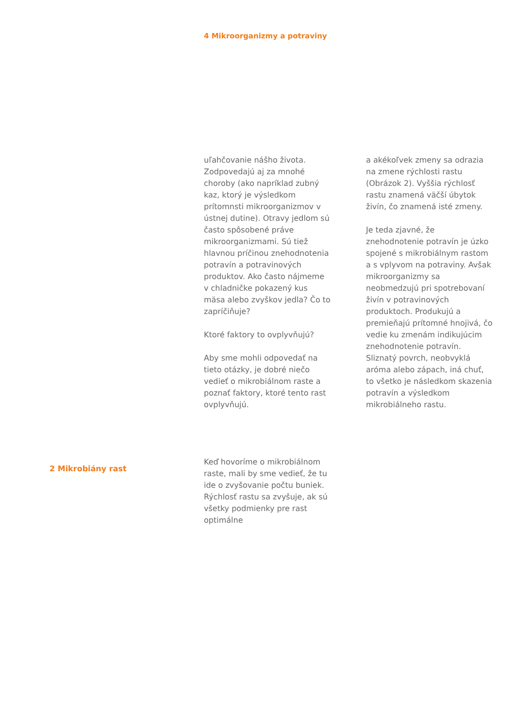4 Mikroorganizmy a potraviny
uľahčovanie nášho života. Zodpovedajú aj za mnohé choroby (ako napríklad zubný kaz, ktorý je výsledkom prítomnsti mikroorganizmov v ústnej dutine). Otravy jedlom sú často spôsobené práve mikroorganizmami. Sú tiež hlavnou príčinou znehodnotenia potravín a potravinových produktov. Ako často nájmeme v chladničke pokazený kus mäsa alebo zvyškov jedla? Čo to zapríčiňuje?
Ktoré faktory to ovplyvňujú?
Aby sme mohli odpovedať na tieto otázky, je dobré niečo vedieť o mikrobiálnom raste a poznať faktory, ktoré tento rast ovplyvňujú.
a akékoľvek zmeny sa odrazia na zmene rýchlosti rastu (Obrázok 2). Vyššia rýchlosť rastu znamená väčší úbytok živín, čo znamená isté zmeny.
Je teda zjavné, že znehodnotenie potravín je úzko spojené s mikrobiálnym rastom a s vplyvom na potraviny. Avšak mikroorganizmy sa neobmedzujú pri spotrebovaní živín v potravinových produktoch. Produkujú a premieňajú prítomné hnojivá, čo vedie ku zmenám indikujúcim znehodnotenie potravín. Sliznatý povrch, neobvyklá aróma alebo zápach, iná chuť, to všetko je následkom skazenia potravín a výsledkom mikrobiálneho rastu.
2 Mikrobiány rast
Keď hovoríme o mikrobiálnom raste, mali by sme vedieť, že tu ide o zvyšovanie počtu buniek. Rýchlosť rastu sa zvyšuje, ak sú všetky podmienky pre rast optimálne